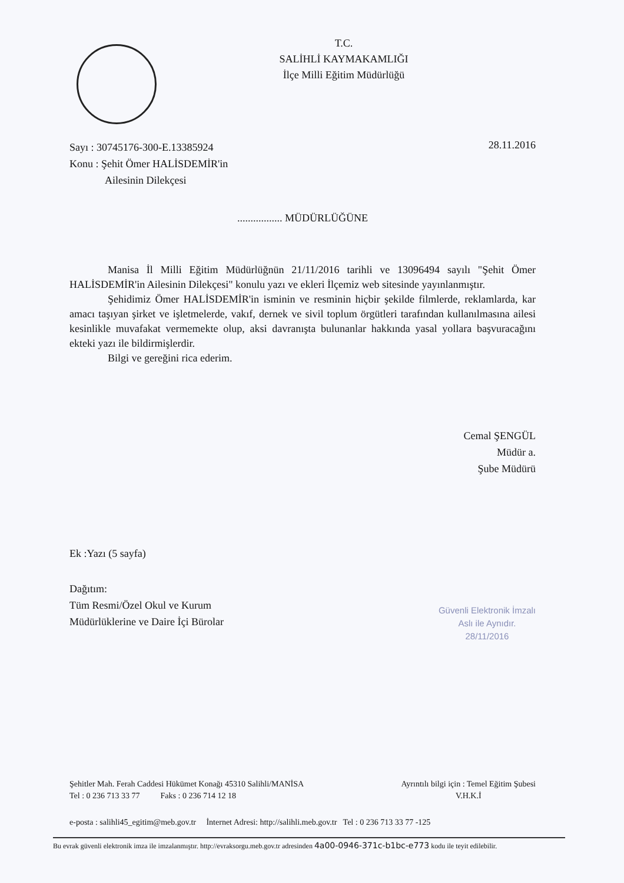T.C.
SALİHLİ KAYMAKAMLIĞI
İlçe Milli Eğitim Müdürlüğü
Sayı : 30745176-300-E.13385924
Konu : Şehit Ömer HALİSDEMİR'in
Ailesinin Dilekçesi
28.11.2016
................. MÜDÜRLÜĞÜNE
Manisa İl Milli Eğitim Müdürlüğnün 21/11/2016 tarihli ve 13096494 sayılı "Şehit Ömer HALİSDEMİR'in Ailesinin Dilekçesi" konulu yazı ve ekleri İlçemiz web sitesinde yayınlanmıştır.
Şehidimiz Ömer HALİSDEMİR'in isminin ve resminin hiçbir şekilde filmlerde, reklamlarda, kar amacı taşıyan şirket ve işletmelerde, vakıf, dernek ve sivil toplum örgütleri tarafından kullanılmasına ailesi kesinlikle muvafakat vermemekte olup, aksi davranışta bulunanlar hakkında yasal yollara başvuracağını ekteki yazı ile bildirmişlerdir.
Bilgi ve gereğini rica ederim.
Cemal ŞENGÜL
Müdür a.
Şube Müdürü
Ek :Yazı (5 sayfa)
Dağıtım:
Tüm Resmi/Özel Okul ve Kurum
Müdürlüklerine ve Daire İçi Bürolar
Güvenli Elektronik İmzalı
Aslı ile Aynıdır.
28/11/2016
Şehitler Mah. Ferah Caddesi Hükümet Konağı 45310 Salihli/MANİSA
Tel : 0 236 713 33 77 Faks : 0 236 714 12 18
Ayrıntılı bilgi için : Temel Eğitim Şubesi
V.H.K.İ
e-posta : salihli45_egitim@meb.gov.tr İnternet Adresi: http://salihli.meb.gov.tr Tel : 0 236 713 33 77 -125
Bu evrak güvenli elektronik imza ile imzalanmıştır. http://evraksorgu.meb.gov.tr adresinden 4a00-0946-371c-b1bc-e773 kodu ile teyit edilebilir.